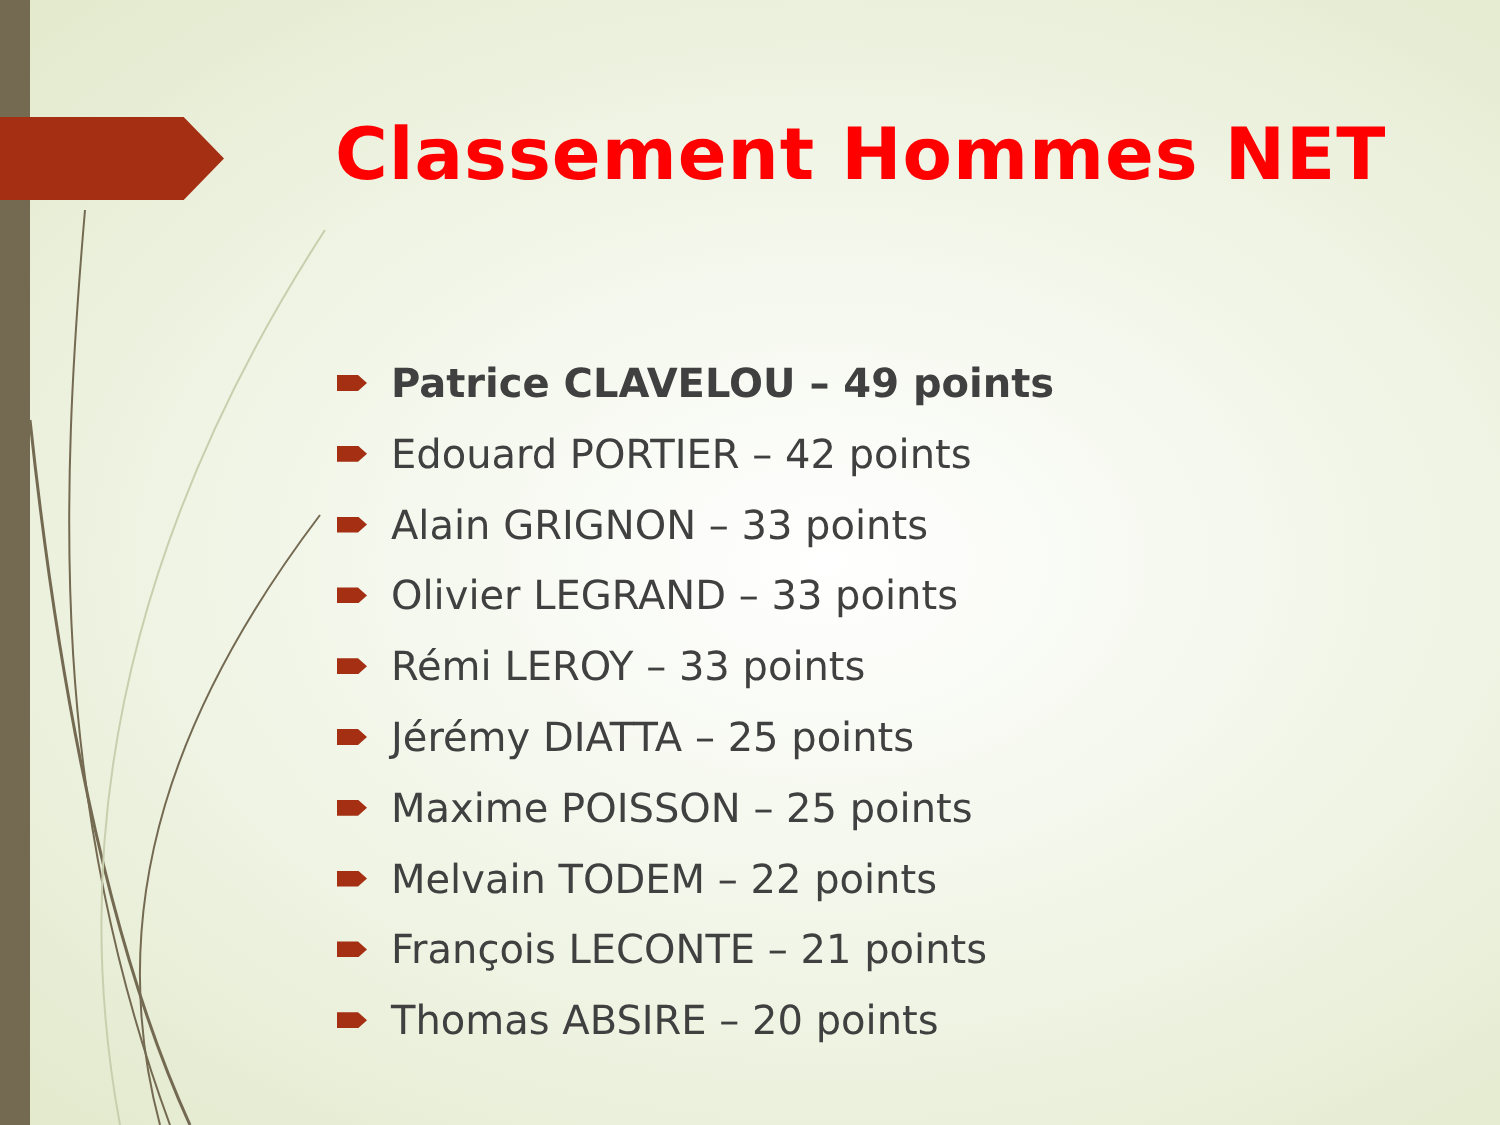Classement Hommes NET
Patrice CLAVELOU – 49 points
Edouard PORTIER – 42 points
Alain GRIGNON – 33 points
Olivier LEGRAND – 33 points
Rémi LEROY – 33 points
Jérémy DIATTA – 25 points
Maxime POISSON – 25 points
Melvain TODEM – 22 points
François LECONTE – 21 points
Thomas ABSIRE – 20 points